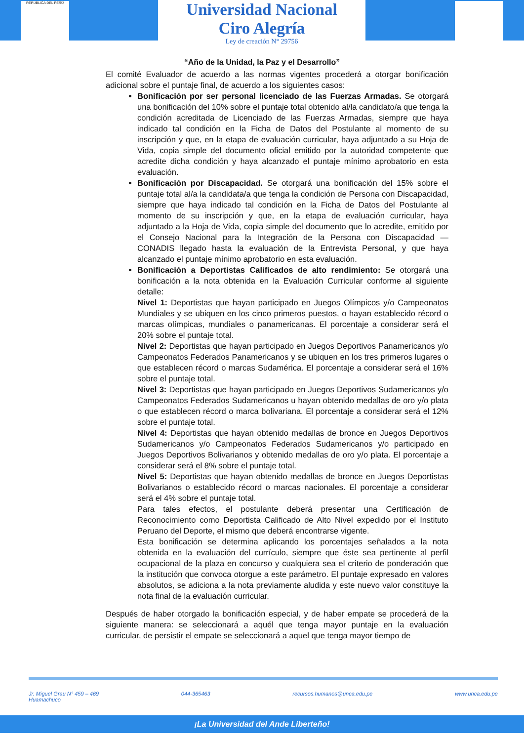REPÚBLICA DEL PERÚ
Universidad Nacional
Ciro Alegría
Ley de creación N° 29756
“Año de la Unidad, la Paz y el Desarrollo”
El comité Evaluador de acuerdo a las normas vigentes procederá a otorgar bonificación adicional sobre el puntaje final, de acuerdo a los siguientes casos:
Bonificación por ser personal licenciado de las Fuerzas Armadas. Se otorgará una bonificación del 10% sobre el puntaje total obtenido al/la candidato/a que tenga la condición acreditada de Licenciado de las Fuerzas Armadas, siempre que haya indicado tal condición en la Ficha de Datos del Postulante al momento de su inscripción y que, en la etapa de evaluación curricular, haya adjuntado a su Hoja de Vida, copia simple del documento oficial emitido por la autoridad competente que acredite dicha condición y haya alcanzado el puntaje mínimo aprobatorio en esta evaluación.
Bonificación por Discapacidad. Se otorgará una bonificación del 15% sobre el puntaje total al/a la candidata/a que tenga la condición de Persona con Discapacidad, siempre que haya indicado tal condición en la Ficha de Datos del Postulante al momento de su inscripción y que, en la etapa de evaluación curricular, haya adjuntado a la Hoja de Vida, copia simple del documento que lo acredite, emitido por el Consejo Nacional para la Integración de la Persona con Discapacidad — CONADIS llegado hasta la evaluación de la Entrevista Personal, y que haya alcanzado el puntaje mínimo aprobatorio en esta evaluación.
Bonificación a Deportistas Calificados de alto rendimiento: Se otorgará una bonificación a la nota obtenida en la Evaluación Curricular conforme al siguiente detalle:
Nivel 1: Deportistas que hayan participado en Juegos Olímpicos y/o Campeonatos Mundiales y se ubiquen en los cinco primeros puestos, o hayan establecido récord o marcas olímpicas, mundiales o panamericanas. El porcentaje a considerar será el 20% sobre el puntaje total.
Nivel 2: Deportistas que hayan participado en Juegos Deportivos Panamericanos y/o Campeonatos Federados Panamericanos y se ubiquen en los tres primeros lugares o que establecen récord o marcas Sudamérica. El porcentaje a considerar será el 16% sobre el puntaje total.
Nivel 3: Deportistas que hayan participado en Juegos Deportivos Sudamericanos y/o Campeonatos Federados Sudamericanos u hayan obtenido medallas de oro y/o plata o que establecen récord o marca bolivariana. El porcentaje a considerar será el 12% sobre el puntaje total.
Nivel 4: Deportistas que hayan obtenido medallas de bronce en Juegos Deportivos Sudamericanos y/o Campeonatos Federados Sudamericanos y/o participado en Juegos Deportivos Bolivarianos y obtenido medallas de oro y/o plata. El porcentaje a considerar será el 8% sobre el puntaje total.
Nivel 5: Deportistas que hayan obtenido medallas de bronce en Juegos Deportistas Bolivarianos o establecido récord o marcas nacionales. El porcentaje a considerar será el 4% sobre el puntaje total.
Para tales efectos, el postulante deberá presentar una Certificación de Reconocimiento como Deportista Calificado de Alto Nivel expedido por el Instituto Peruano del Deporte, el mismo que deberá encontrarse vigente.
Esta bonificación se determina aplicando los porcentajes señalados a la nota obtenida en la evaluación del currículo, siempre que éste sea pertinente al perfil ocupacional de la plaza en concurso y cualquiera sea el criterio de ponderación que la institución que convoca otorgue a este parámetro. El puntaje expresado en valores absolutos, se adiciona a la nota previamente aludida y este nuevo valor constituye la nota final de la evaluación curricular.
Después de haber otorgado la bonificación especial, y de haber empate se procederá de la siguiente manera: se seleccionará a aquél que tenga mayor puntaje en la evaluación curricular, de persistir el empate se seleccionará a aquel que tenga mayor tiempo de
Jr. Miguel Grau N° 459 – 469
Huamachuco 044-365463 recursos.humanos@unca.edu.pe www.unca.edu.pe
¡La Universidad del Ande Liberteño!